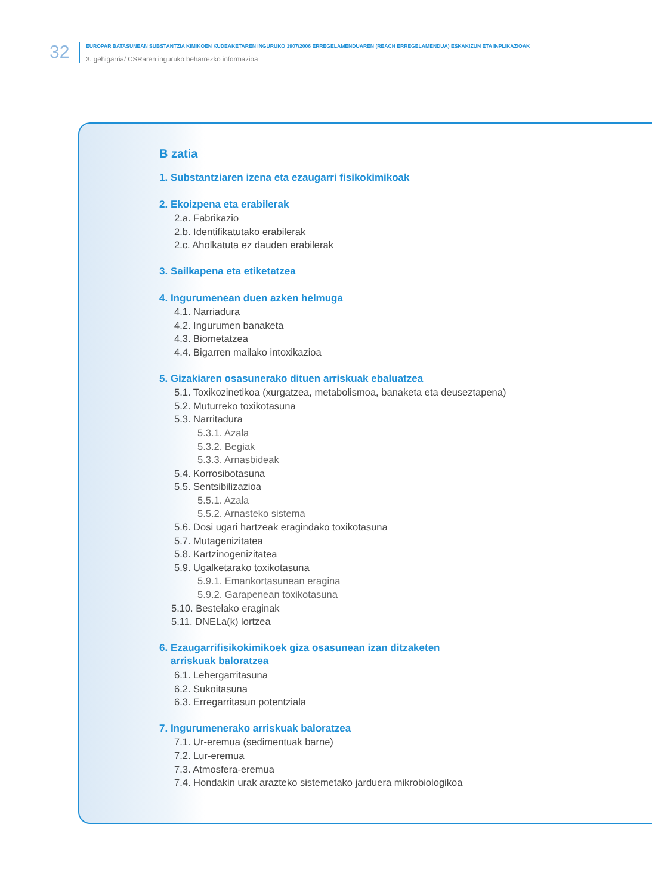32 EUROPAR BATASUNEAN SUBSTANTZIA KIMIKOEN KUDEAKETAREN INGURUKO 1907/2006 ERREGELAMENDUAREN (REACH ERREGELAMENDUA) ESKAKIZUN ETA INPLIKAZIOAK
3. gehigarria/ CSRaren inguruko beharrezko informazioa
B zatia
1. Substantziaren izena eta ezaugarri fisikokimikoak
2. Ekoizpena eta erabilerak
2.a. Fabrikazio
2.b. Identifikatutako erabilerak
2.c. Aholkatuta ez dauden erabilerak
3. Sailkapena eta etiketatzea
4. Ingurumenean duen azken helmuga
4.1. Narriadura
4.2. Ingurumen banaketa
4.3. Biometatzea
4.4. Bigarren mailako intoxikazioa
5. Gizakiaren osasunerako dituen arriskuak ebaluatzea
5.1. Toxikozinetikoa (xurgatzea, metabolismoa, banaketa eta deuseztapena)
5.2. Muturreko toxikotasuna
5.3. Narritadura
5.3.1. Azala
5.3.2. Begiak
5.3.3. Arnasbideak
5.4. Korrosibotasuna
5.5. Sentsibilizazioa
5.5.1. Azala
5.5.2. Arnasteko sistema
5.6. Dosi ugari hartzeak eragindako toxikotasuna
5.7. Mutagenizitatea
5.8. Kartzinogenizitatea
5.9. Ugalketarako toxikotasuna
5.9.1. Emankortasunean eragina
5.9.2. Garapenean toxikotasuna
5.10. Bestelako eraginak
5.11. DNELa(k) lortzea
6. Ezaugarrifisikokimikoek giza osasunean izan ditzaketen
arriskuak baloratzea
6.1. Lehergarritasuna
6.2. Sukoitasuna
6.3. Erregarritasun potentziala
7. Ingurumenerako arriskuak baloratzea
7.1. Ur-eremua (sedimentuak barne)
7.2. Lur-eremua
7.3. Atmosfera-eremua
7.4. Hondakin urak arazteko sistemetako jarduera mikrobiologikoa